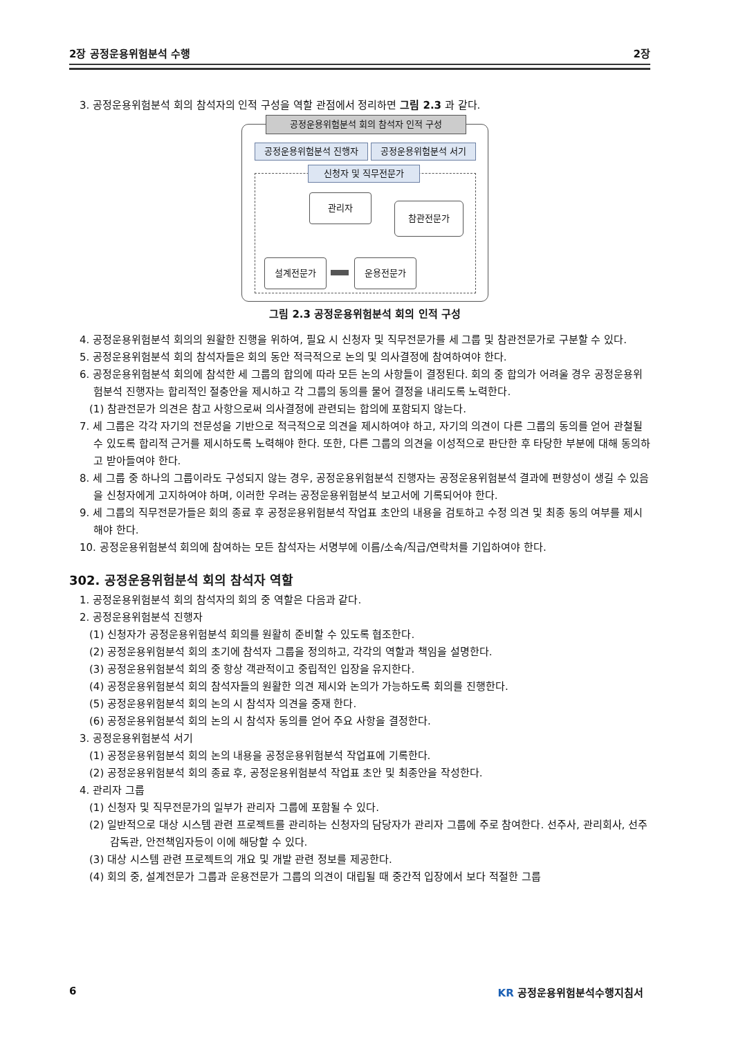2장 공정운용위험분석 수행 2장
3. 공정운용위험분석 회의 참석자의 인적 구성을 역할 관점에서 정리하면 그림 2.3 과 같다.
공정운용위험분석 회의 참석자 인적 구성
공정운용위험분석 진행자 공정운용위험분석 서기
신청자 및 직무전문가
관리자
참관전문가
설계전문가 운용전문가
그림 2.3 공정운용위험분석 회의 인적 구성
4. 공정운용위험분석 회의의 원활한 진행을 위하여, 필요 시 신청자 및 직무전문가를 세 그룹 및 참관전문가로 구분할 수 있다.
5. 공정운용위험분석 회의 참석자들은 회의 동안 적극적으로 논의 및 의사결정에 참여하여야 한다.
6. 공정운용위험분석 회의에 참석한 세 그룹의 합의에 따라 모든 논의 사항들이 결정된다. 회의 중 합의가 어려울 경우 공정운용위험분석 진행자는 합리적인 절충안을 제시하고 각 그룹의 동의를 물어 결정을 내리도록 노력한다.
(1) 참관전문가 의견은 참고 사항으로써 의사결정에 관련되는 합의에 포함되지 않는다.
7. 세 그룹은 각각 자기의 전문성을 기반으로 적극적으로 의견을 제시하여야 하고, 자기의 의견이 다른 그룹의 동의를 얻어 관철될 수 있도록 합리적 근거를 제시하도록 노력해야 한다. 또한, 다른 그룹의 의견을 이성적으로 판단한 후 타당한 부분에 대해 동의하고 받아들여야 한다.
8. 세 그룹 중 하나의 그룹이라도 구성되지 않는 경우, 공정운용위험분석 진행자는 공정운용위험분석 결과에 편향성이 생길 수 있음을 신청자에게 고지하여야 하며, 이러한 우려는 공정운용위험분석 보고서에 기록되어야 한다.
9. 세 그룹의 직무전문가들은 회의 종료 후 공정운용위험분석 작업표 초안의 내용을 검토하고 수정 의견 및 최종 동의 여부를 제시해야 한다.
10. 공정운용위험분석 회의에 참여하는 모든 참석자는 서명부에 이름/소속/직급/연락처를 기입하여야 한다.
302. 공정운용위험분석 회의 참석자 역할
1. 공정운용위험분석 회의 참석자의 회의 중 역할은 다음과 같다.
2. 공정운용위험분석 진행자
(1) 신청자가 공정운용위험분석 회의를 원활히 준비할 수 있도록 협조한다.
(2) 공정운용위험분석 회의 초기에 참석자 그룹을 정의하고, 각각의 역할과 책임을 설명한다.
(3) 공정운용위험분석 회의 중 항상 객관적이고 중립적인 입장을 유지한다.
(4) 공정운용위험분석 회의 참석자들의 원활한 의견 제시와 논의가 가능하도록 회의를 진행한다.
(5) 공정운용위험분석 회의 논의 시 참석자 의견을 중재 한다.
(6) 공정운용위험분석 회의 논의 시 참석자 동의를 얻어 주요 사항을 결정한다.
3. 공정운용위험분석 서기
(1) 공정운용위험분석 회의 논의 내용을 공정운용위험분석 작업표에 기록한다.
(2) 공정운용위험분석 회의 종료 후, 공정운용위험분석 작업표 초안 및 최종안을 작성한다.
4. 관리자 그룹
(1) 신청자 및 직무전문가의 일부가 관리자 그룹에 포함될 수 있다.
(2) 일반적으로 대상 시스템 관련 프로젝트를 관리하는 신청자의 담당자가 관리자 그룹에 주로 참여한다. 선주사, 관리회사, 선주 감독관, 안전책임자등이 이에 해당할 수 있다.
(3) 대상 시스템 관련 프로젝트의 개요 및 개발 관련 정보를 제공한다.
(4) 회의 중, 설계전문가 그룹과 운용전문가 그룹의 의견이 대립될 때 중간적 입장에서 보다 적절한 그룹
6 KR 공정운용위험분석수행지침서